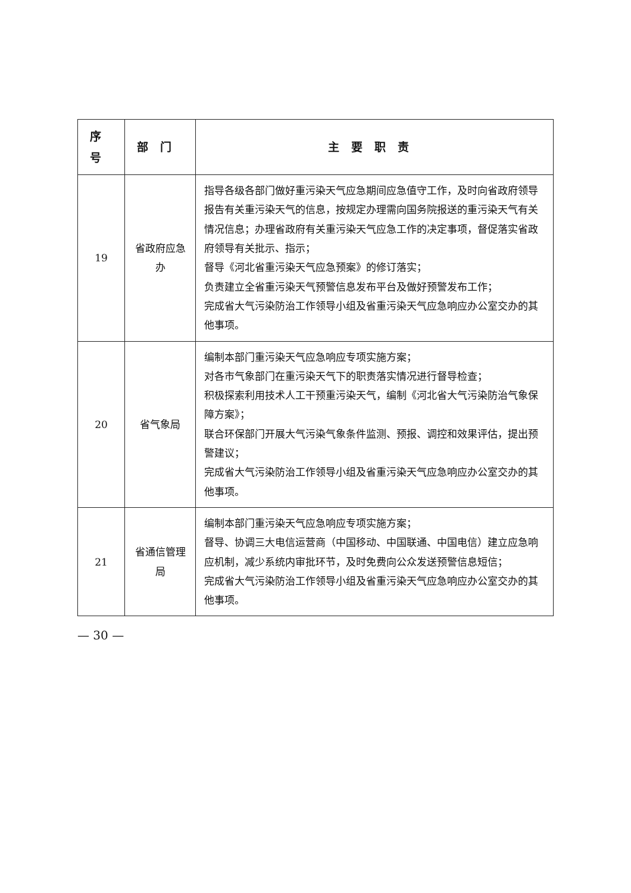| 序号 | 部门 | 主要职责 |
| --- | --- | --- |
| 19 | 省政府应急办 | 指导各级各部门做好重污染天气应急期间应急值守工作，及时向省政府领导报告有关重污染天气的信息，按规定办理需向国务院报送的重污染天气有关情况信息；办理省政府有关重污染天气应急工作的决定事项，督促落实省政府领导有关批示、指示； 督导《河北省重污染天气应急预案》的修订落实； 负责建立全省重污染天气预警信息发布平台及做好预警发布工作； 完成省大气污染防治工作领导小组及省重污染天气应急响应办公室交办的其他事项。 |
| 20 | 省气象局 | 编制本部门重污染天气应急响应专项实施方案； 对各市气象部门在重污染天气下的职责落实情况进行督导检查； 积极探索利用技术人工干预重污染天气，编制《河北省大气污染防治气象保障方案》； 联合环保部门开展大气污染气象条件监测、预报、调控和效果评估，提出预警建议； 完成省大气污染防治工作领导小组及省重污染天气应急响应办公室交办的其他事项。 |
| 21 | 省通信管理局 | 编制本部门重污染天气应急响应专项实施方案； 督导、协调三大电信运营商（中国移动、中国联通、中国电信）建立应急响应机制，减少系统内审批环节，及时免费向公众发送预警信息短信； 完成省大气污染防治工作领导小组及省重污染天气应急响应办公室交办的其他事项。 |
— 30 —